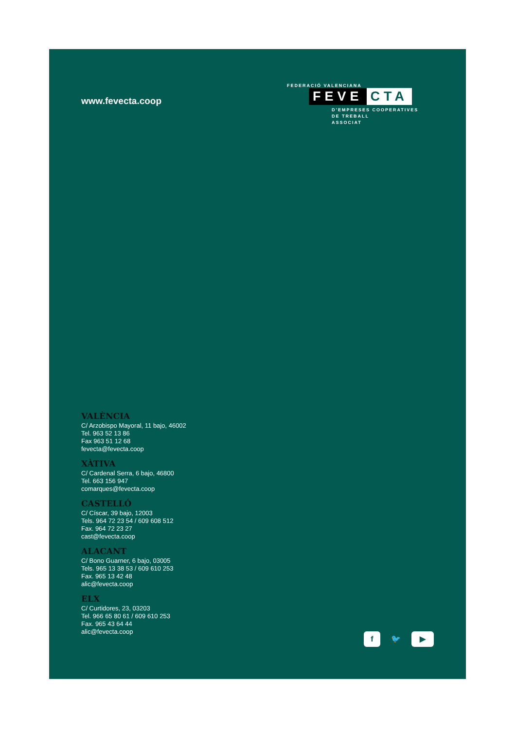www.fevecta.coop
FEDERACIÓ VALENCIANA
FEVE CTA
D’EMPRESES COOPERATIVES
DE TREBALL
ASSOCIAT
VALÈNCIA
C/ Arzobispo Mayoral, 11 bajo, 46002
Tel. 963 52 13 86
Fax 963 51 12 68
fevecta@fevecta.coop
XÀTIVA
C/ Cardenal Serra, 6 bajo, 46800
Tel. 663 156 947
comarques@fevecta.coop
CASTELLÓ
C/ Císcar, 39 bajo, 12003
Tels. 964 72 23 54 / 609 608 512
Fax. 964 72 23 27
cast@fevecta.coop
ALACANT
C/ Bono Guarner, 6 bajo, 03005
Tels. 965 13 38 53 / 609 610 253
Fax. 965 13 42 48
alic@fevecta.coop
ELX
C/ Curtidores, 23, 03203
Tel. 966 65 80 61 / 609 610 253
Fax. 965 43 64 44
alic@fevecta.coop
f 🐦 ▶